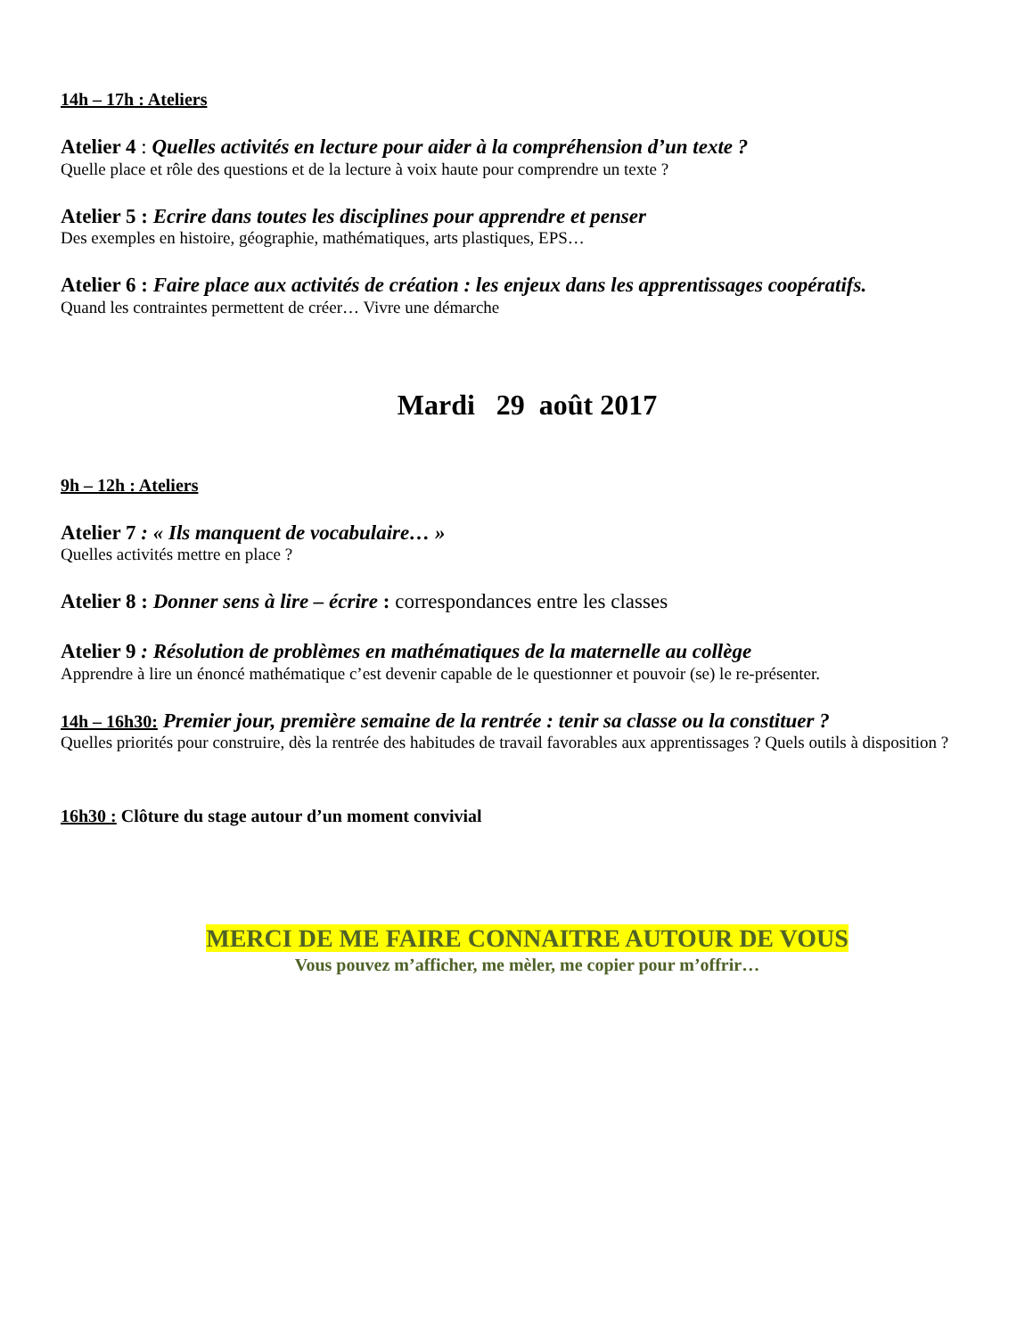14h – 17h : Ateliers
Atelier 4 : Quelles activités en lecture pour aider à la compréhension d’un texte ?
Quelle place et rôle des questions et de la lecture à voix haute pour comprendre un texte ?
Atelier 5 : Ecrire dans toutes les disciplines pour apprendre et penser
Des exemples en histoire, géographie, mathématiques, arts plastiques, EPS…
Atelier 6 : Faire place aux activités de création : les enjeux dans les apprentissages coopératifs.
Quand les contraintes permettent de créer… Vivre une démarche
Mardi 29 août 2017
9h – 12h : Ateliers
Atelier 7 : « Ils manquent de vocabulaire… »
Quelles activités mettre en place ?
Atelier 8 : Donner sens à lire – écrire : correspondances entre les classes
Atelier 9 : Résolution de problèmes en mathématiques de la maternelle au collège
Apprendre à lire un énoncé mathématique c’est devenir capable de le questionner et pouvoir (se) le re-présenter.
14h – 16h30: Premier jour, première semaine de la rentrée : tenir sa classe ou la constituer ?
Quelles priorités pour construire, dès la rentrée des habitudes de travail favorables aux apprentissages ? Quels outils à disposition ?
16h30 : Clôture du stage autour d’un moment convivial
MERCI DE ME FAIRE CONNAITRE AUTOUR DE VOUS
Vous pouvez m’afficher, me mèler, me copier pour m’offrir…